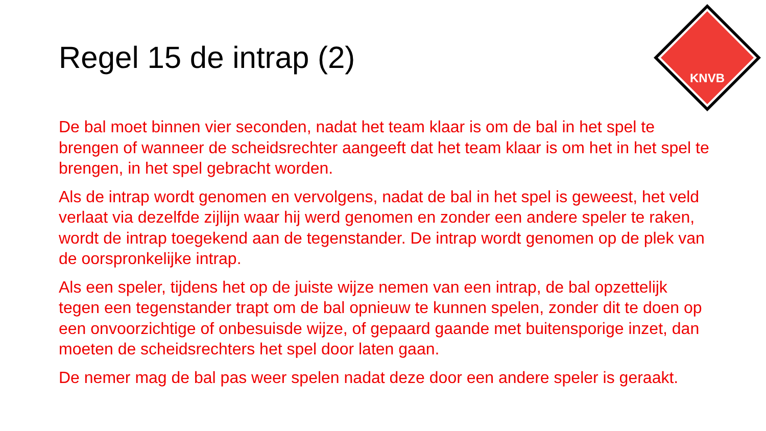Regel 15 de intrap (2)
KNVB
De bal moet binnen vier seconden, nadat het team klaar is om de bal in het spel te brengen of wanneer de scheidsrechter aangeeft dat het team klaar is om het in het spel te brengen, in het spel gebracht worden.
Als de intrap wordt genomen en vervolgens, nadat de bal in het spel is geweest, het veld verlaat via dezelfde zijlijn waar hij werd genomen en zonder een andere speler te raken, wordt de intrap toegekend aan de tegenstander. De intrap wordt genomen op de plek van de oorspronkelijke intrap.
Als een speler, tijdens het op de juiste wijze nemen van een intrap, de bal opzettelijk tegen een tegenstander trapt om de bal opnieuw te kunnen spelen, zonder dit te doen op een onvoorzichtige of onbesuisde wijze, of gepaard gaande met buitensporige inzet, dan moeten de scheidsrechters het spel door laten gaan.
De nemer mag de bal pas weer spelen nadat deze door een andere speler is geraakt.